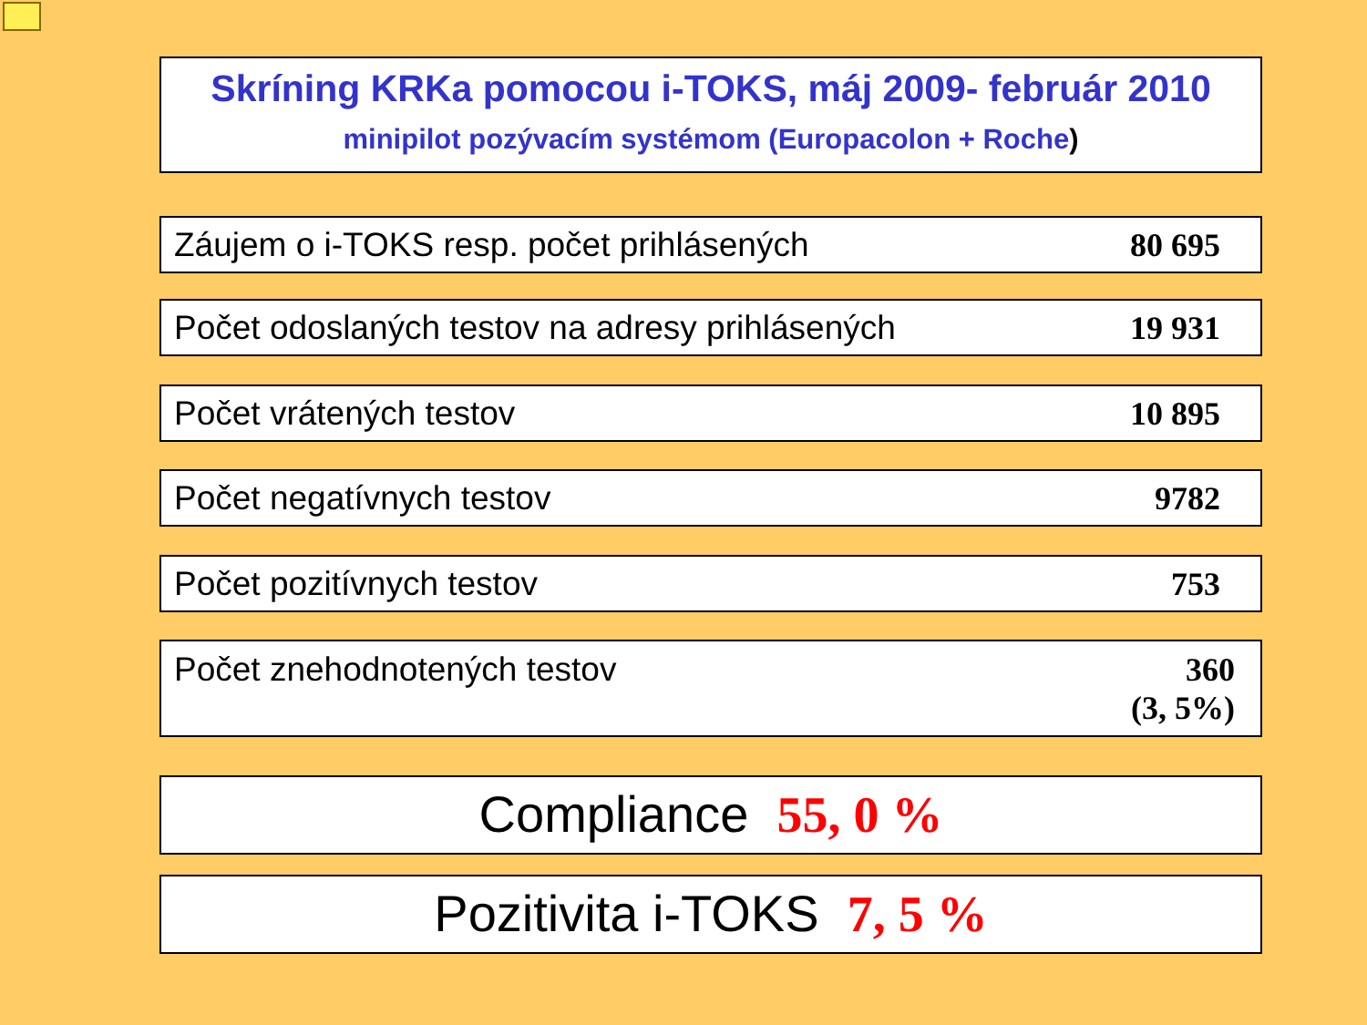Skríning KRKa pomocou i-TOKS, máj 2009- február 2010
minipilot pozývacím systémom (Europacolon + Roche)
Záujem o i-TOKS resp. počet prihlásených 80 695
Počet odoslaných testov na adresy prihlásených 19 931
Počet vrátených testov 10 895
Počet negatívnych testov 9782
Počet pozitívnych testov 753
Počet znehodnotených testov 360
(3, 5%)
Compliance 55, 0 %
Pozitivita i-TOKS 7, 5 %